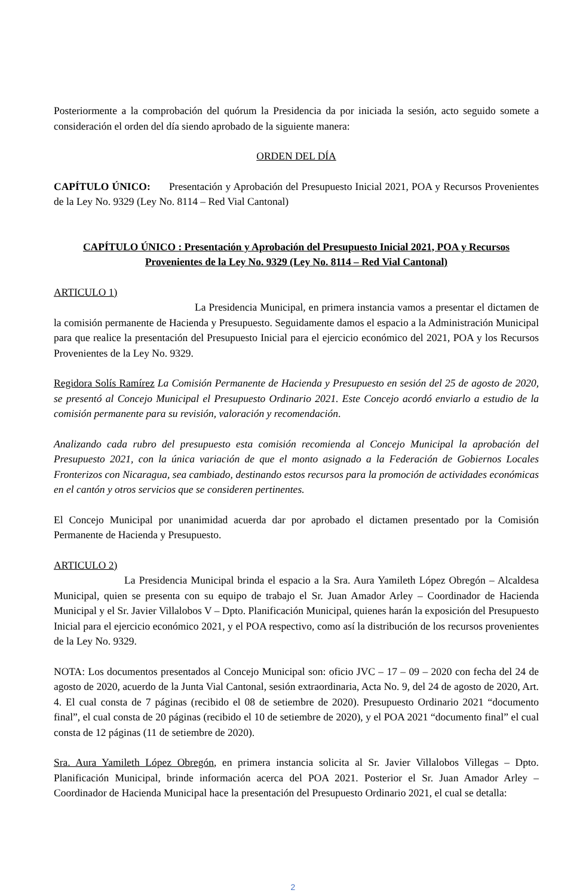Posteriormente a la comprobación del quórum la Presidencia da por iniciada la sesión, acto seguido somete a consideración el orden del día siendo aprobado de la siguiente manera:
ORDEN DEL DÍA
CAPÍTULO ÚNICO: Presentación y Aprobación del Presupuesto Inicial 2021, POA y Recursos Provenientes de la Ley No. 9329 (Ley No. 8114 – Red Vial Cantonal)
CAPÍTULO ÚNICO : Presentación y Aprobación del Presupuesto Inicial 2021, POA y Recursos Provenientes de la Ley No. 9329 (Ley No. 8114 – Red Vial Cantonal)
ARTICULO 1)
La Presidencia Municipal, en primera instancia vamos a presentar el dictamen de la comisión permanente de Hacienda y Presupuesto. Seguidamente damos el espacio a la Administración Municipal para que realice la presentación del Presupuesto Inicial para el ejercicio económico del 2021, POA y los Recursos Provenientes de la Ley No. 9329.
Regidora Solís Ramírez La Comisión Permanente de Hacienda y Presupuesto en sesión del 25 de agosto de 2020, se presentó al Concejo Municipal el Presupuesto Ordinario 2021. Este Concejo acordó enviarlo a estudio de la comisión permanente para su revisión, valoración y recomendación.
Analizando cada rubro del presupuesto esta comisión recomienda al Concejo Municipal la aprobación del Presupuesto 2021, con la única variación de que el monto asignado a la Federación de Gobiernos Locales Fronterizos con Nicaragua, sea cambiado, destinando estos recursos para la promoción de actividades económicas en el cantón y otros servicios que se consideren pertinentes.
El Concejo Municipal por unanimidad acuerda dar por aprobado el dictamen presentado por la Comisión Permanente de Hacienda y Presupuesto.
ARTICULO 2)
La Presidencia Municipal brinda el espacio a la Sra. Aura Yamileth López Obregón – Alcaldesa Municipal, quien se presenta con su equipo de trabajo el Sr. Juan Amador Arley – Coordinador de Hacienda Municipal y el Sr. Javier Villalobos V – Dpto. Planificación Municipal, quienes harán la exposición del Presupuesto Inicial para el ejercicio económico 2021, y el POA respectivo, como así la distribución de los recursos provenientes de la Ley No. 9329.
NOTA: Los documentos presentados al Concejo Municipal son: oficio JVC – 17 – 09 – 2020 con fecha del 24 de agosto de 2020, acuerdo de la Junta Vial Cantonal, sesión extraordinaria, Acta No. 9, del 24 de agosto de 2020, Art. 4. El cual consta de 7 páginas (recibido el 08 de setiembre de 2020). Presupuesto Ordinario 2021 “documento final”, el cual consta de 20 páginas (recibido el 10 de setiembre de 2020), y el POA 2021 “documento final” el cual consta de 12 páginas (11 de setiembre de 2020).
Sra. Aura Yamileth López Obregón, en primera instancia solicita al Sr. Javier Villalobos Villegas – Dpto. Planificación Municipal, brinde información acerca del POA 2021. Posterior el Sr. Juan Amador Arley – Coordinador de Hacienda Municipal hace la presentación del Presupuesto Ordinario 2021, el cual se detalla:
2